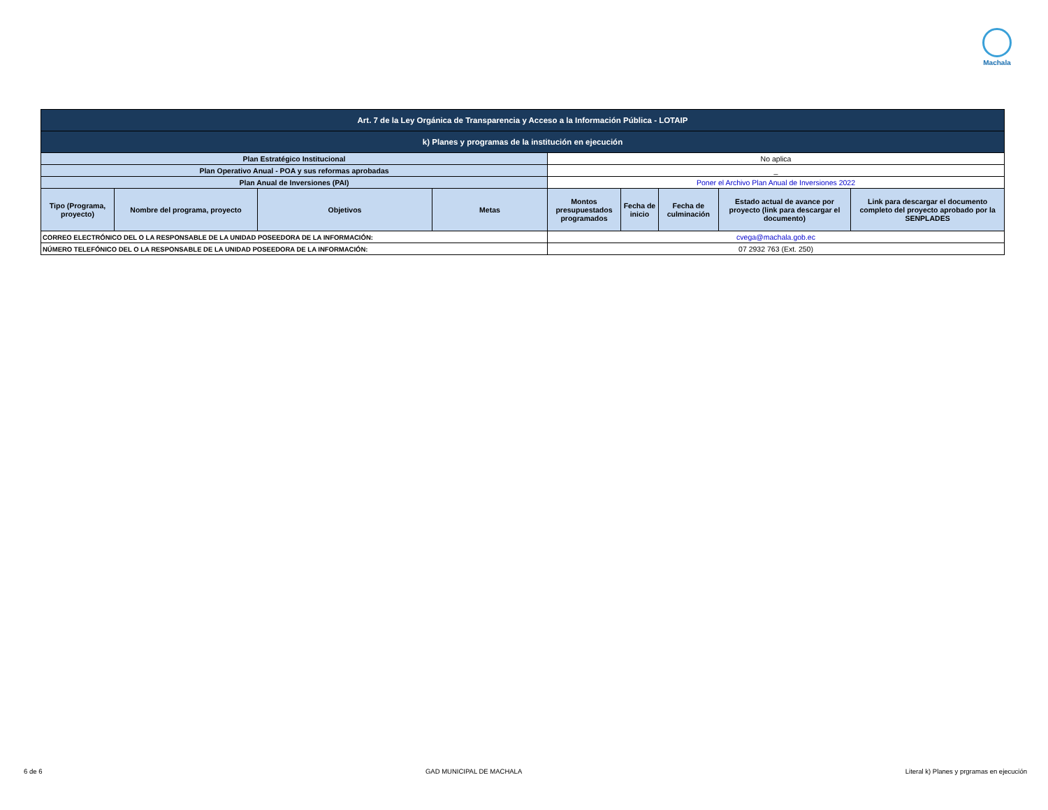Machala
| Art. 7 de la Ley Orgánica de Transparencia y Acceso a la Información Pública - LOTAIP | | | | | | | | |
| k) Planes y programas de la institución en ejecución | | | | | | | | |
| Plan Estratégico Institucional | | | | No aplica | | | | |
| Plan Operativo Anual - POA y sus reformas aprobadas | | | | _ | | | | |
| Plan Anual de Inversiones (PAI) | | | | Poner el Archivo Plan Anual de Inversiones 2022 | | | | |
| Tipo (Programa, proyecto) | Nombre del programa, proyecto | Objetivos | Metas | Montos presupuestados programados | Fecha de inicio | Fecha de culminación | Estado actual de avance por proyecto (link para descargar el documento) | Link para descargar el documento completo del proyecto aprobado por la SENPLADES |
| CORREO ELECTRÓNICO DEL O LA RESPONSABLE DE LA UNIDAD POSEEDORA DE LA INFORMACIÓN: | | | | cvega@machala.gob.ec | | | | |
| NÚMERO TELEFÓNICO DEL O LA RESPONSABLE DE LA UNIDAD POSEEDORA DE LA INFORMACIÓN: | | | | 07 2932 763 (Ext. 250) | | | | |
6 de 6 GAD MUNICIPAL DE MACHALA Literal k) Planes y prgramas en ejecución